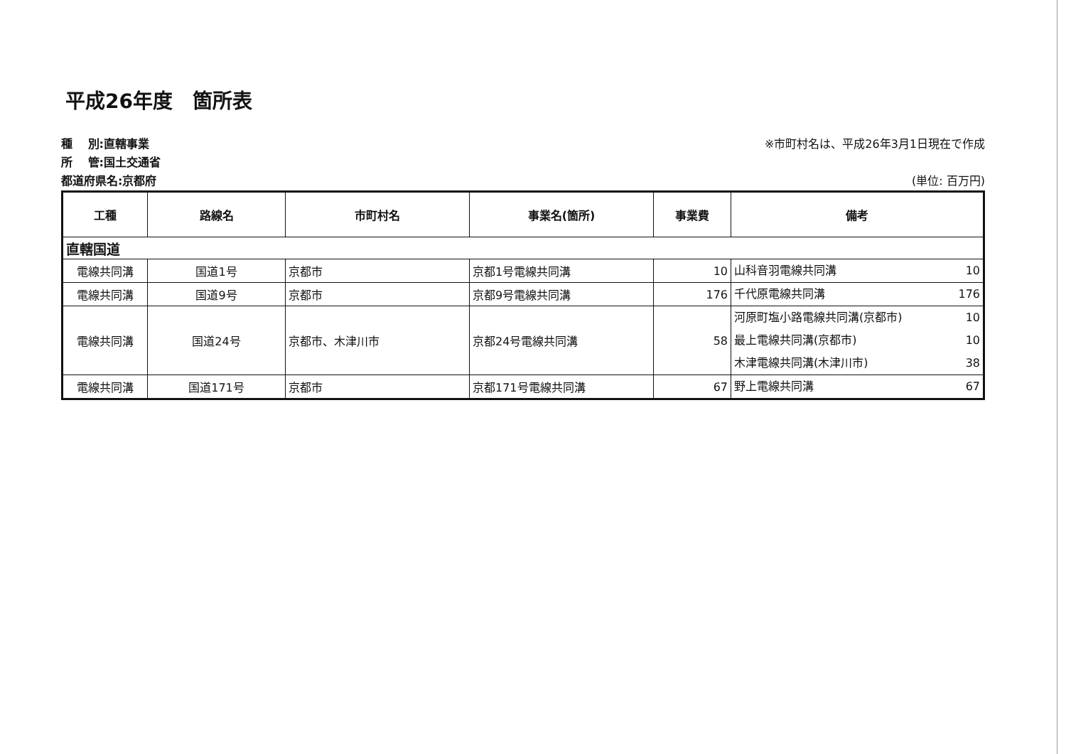平成26年度　箇所表
種　 別:直轄事業
所　 管:国土交通省
都道府県名:京都府
※市町村名は、平成26年3月1日現在で作成
(単位: 百万円)
| 工種 | 路線名 | 市町村名 | 事業名(箇所) | 事業費 | 備考 |
| --- | --- | --- | --- | --- | --- |
| 直轄国道 | | | | | |
| 電線共同溝 | 国道1号 | 京都市 | 京都1号電線共同溝 | 10 | 山科音羽電線共同溝 10 |
| 電線共同溝 | 国道9号 | 京都市 | 京都9号電線共同溝 | 176 | 千代原電線共同溝 176 |
| 電線共同溝 | 国道24号 | 京都市、木津川市 | 京都24号電線共同溝 | 58 | 河原町塩小路電線共同溝(京都市) 10 最上電線共同溝(京都市) 10 木津電線共同溝(木津川市) 38 |
| 電線共同溝 | 国道171号 | 京都市 | 京都171号電線共同溝 | 67 | 野上電線共同溝 67 |